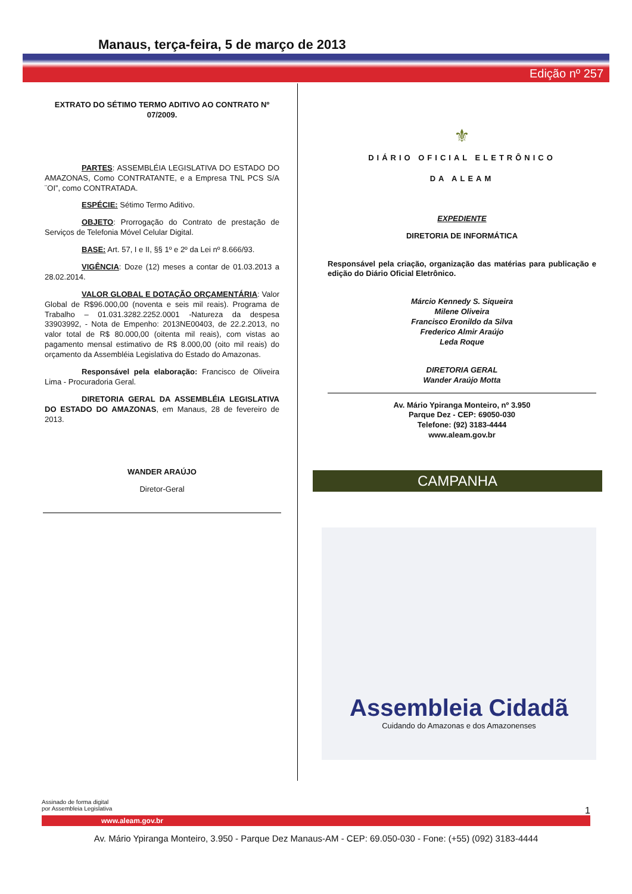Manaus, terça-feira, 5 de março de 2013
Edição nº 257
EXTRATO DO SÉTIMO TERMO ADITIVO AO CONTRATO Nº 07/2009.
PARTES: ASSEMBLÉIA LEGISLATIVA DO ESTADO DO AMAZONAS, Como CONTRATANTE, e a Empresa TNL PCS S/A ¨OI”, como CONTRATADA.
ESPÉCIE: Sétimo Termo Aditivo.
OBJETO: Prorrogação do Contrato de prestação de Serviços de Telefonia Móvel Celular Digital.
BASE: Art. 57, I e II, §§ 1º e 2º da Lei nº 8.666/93.
VIGÊNCIA: Doze (12) meses a contar de 01.03.2013 a 28.02.2014.
VALOR GLOBAL E DOTAÇÃO ORÇAMENTÁRIA: Valor Global de R$96.000,00 (noventa e seis mil reais). Programa de Trabalho – 01.031.3282.2252.0001 -Natureza da despesa 33903992, - Nota de Empenho: 2013NE00403, de 22.2.2013, no valor total de R$ 80.000,00 (oitenta mil reais), com vistas ao pagamento mensal estimativo de R$ 8.000,00 (oito mil reais) do orçamento da Assembléia Legislativa do Estado do Amazonas.
Responsável pela elaboração: Francisco de Oliveira Lima - Procuradoria Geral.
DIRETORIA GERAL DA ASSEMBLÉIA LEGISLATIVA DO ESTADO DO AMAZONAS, em Manaus, 28 de fevereiro de 2013.
WANDER ARAÚJO
Diretor-Geral
⚜
DIÁRIO OFICIAL ELETRÔNICO
DA ALEAM
EXPEDIENTE
DIRETORIA DE INFORMÁTICA
Responsável pela criação, organização das matérias para publicação e edição do Diário Oficial Eletrônico.
Márcio Kennedy S. Siqueira
Milene Oliveira
Francisco Eronildo da Silva
Frederico Almir Araújo
Leda Roque
DIRETORIA GERAL
Wander Araújo Motta
Av. Mário Ypiranga Monteiro, nº 3.950
Parque Dez - CEP: 69050-030
Telefone: (92) 3183-4444
www.aleam.gov.br
CAMPANHA
Assembleia Cidadã
Cuidando do Amazonas e dos Amazonenses
Assinado de forma digital
por Assembleia Legislativa 1
www.aleam.gov.br
Av. Mário Ypiranga Monteiro, 3.950 - Parque Dez Manaus-AM - CEP: 69.050-030 - Fone: (+55) (092) 3183-4444